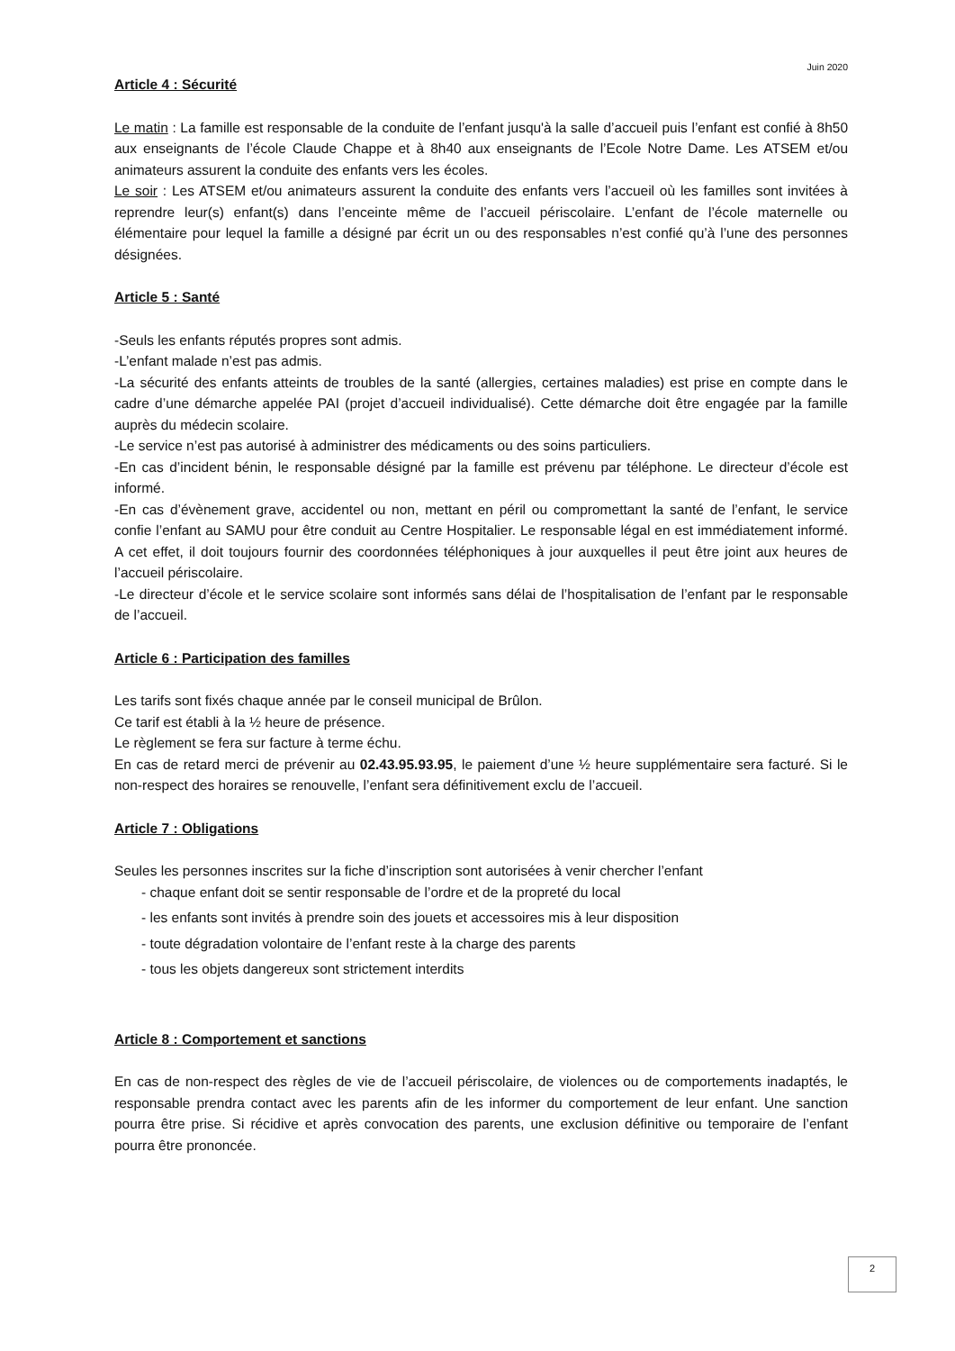Juin 2020
Article 4 : Sécurité
Le matin : La famille est responsable de la conduite de l’enfant jusqu'à la salle d’accueil puis l’enfant est confié à 8h50 aux enseignants de l’école Claude Chappe et à 8h40 aux enseignants de l’Ecole Notre Dame. Les ATSEM et/ou animateurs assurent la conduite des enfants vers les écoles.
Le soir : Les ATSEM et/ou animateurs assurent la conduite des enfants vers l’accueil où les familles sont invitées à reprendre leur(s) enfant(s) dans l’enceinte même de l’accueil périscolaire. L’enfant de l’école maternelle ou élémentaire pour lequel la famille a désigné par écrit un ou des responsables n’est confié qu’à l’une des personnes désignées.
Article 5 : Santé
-Seuls les enfants réputés propres sont admis.
-L’enfant malade n’est pas admis.
-La sécurité des enfants atteints de troubles de la santé (allergies, certaines maladies) est prise en compte dans le cadre d’une démarche appelée PAI (projet d’accueil individualisé). Cette démarche doit être engagée par la famille auprès du médecin scolaire.
-Le service n’est pas autorisé à administrer des médicaments ou des soins particuliers.
-En cas d’incident bénin, le responsable désigné par la famille est prévenu par téléphone. Le directeur d’école est informé.
-En cas d’évènement grave, accidentel ou non, mettant en péril ou compromettant la santé de l’enfant, le service confie l’enfant au SAMU pour être conduit au Centre Hospitalier. Le responsable légal en est immédiatement informé. A cet effet, il doit toujours fournir des coordonnées téléphoniques à jour auxquelles il peut être joint aux heures de l’accueil périscolaire.
-Le directeur d’école et le service scolaire sont informés sans délai de l’hospitalisation de l’enfant par le responsable de l’accueil.
Article 6 : Participation des familles
Les tarifs sont fixés chaque année par le conseil municipal de Brûlon.
Ce tarif est établi à la ½ heure de présence.
Le règlement se fera sur facture à terme échu.
En cas de retard merci de prévenir au 02.43.95.93.95, le paiement d’une ½ heure supplémentaire sera facturé. Si le non-respect des horaires se renouvelle, l’enfant sera définitivement exclu de l’accueil.
Article 7 : Obligations
Seules les personnes inscrites sur la fiche d’inscription sont autorisées à venir chercher l’enfant
- chaque enfant doit se sentir responsable de l’ordre et de la propreté du local
- les enfants sont invités à prendre soin des jouets et accessoires mis à leur disposition
- toute dégradation volontaire de l’enfant reste à la charge des parents
- tous les objets dangereux sont strictement interdits
Article 8 : Comportement et sanctions
En cas de non-respect des règles de vie de l’accueil périscolaire, de violences ou de comportements inadaptés, le responsable prendra contact avec les parents afin de les informer du comportement de leur enfant. Une sanction pourra être prise. Si récidive et après convocation des parents, une exclusion définitive ou temporaire de l’enfant pourra être prononcée.
2